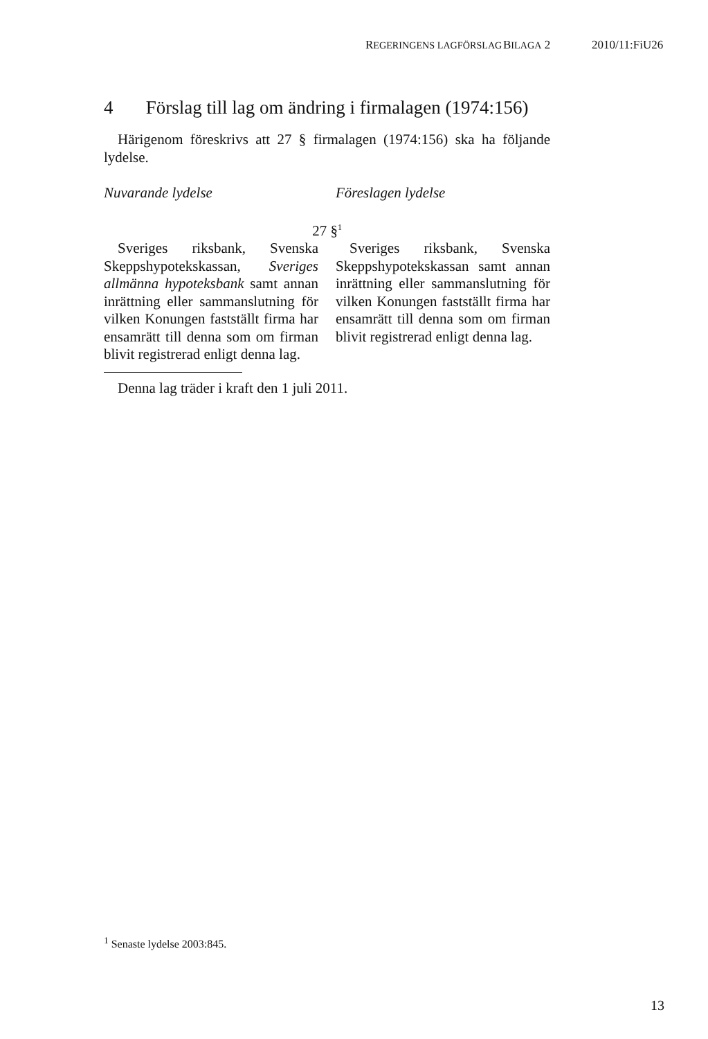REGERINGENS LAGFÖRSLAG BILAGA 2 2010/11:FiU26
4 Förslag till lag om ändring i firmalagen (1974:156)
Härigenom föreskrivs att 27 § firmalagen (1974:156) ska ha följande lydelse.
| Nuvarande lydelse | | Föreslagen lydelse |
| --- | --- | --- |
| 27 §<sup>1</sup> | | |
| Sveriges riksbank, Svenska Skeppshypotekskassan, Sveriges allmänna hypoteksbank samt annan inrättning eller samman­slutning för vilken Konungen fastställt firma har ensamrätt till denna som om firman blivit registrerad enligt denna lag. | | Sveriges riksbank, Svenska Skeppshypotekskassan samt annan inrättning eller sammanslutning för vilken Konungen fastställt firma har ensamrätt till denna som om firman blivit registrerad enligt denna lag. |
Denna lag träder i kraft den 1 juli 2011.
<sup>1</sup> Senaste lydelse 2003:845.
13